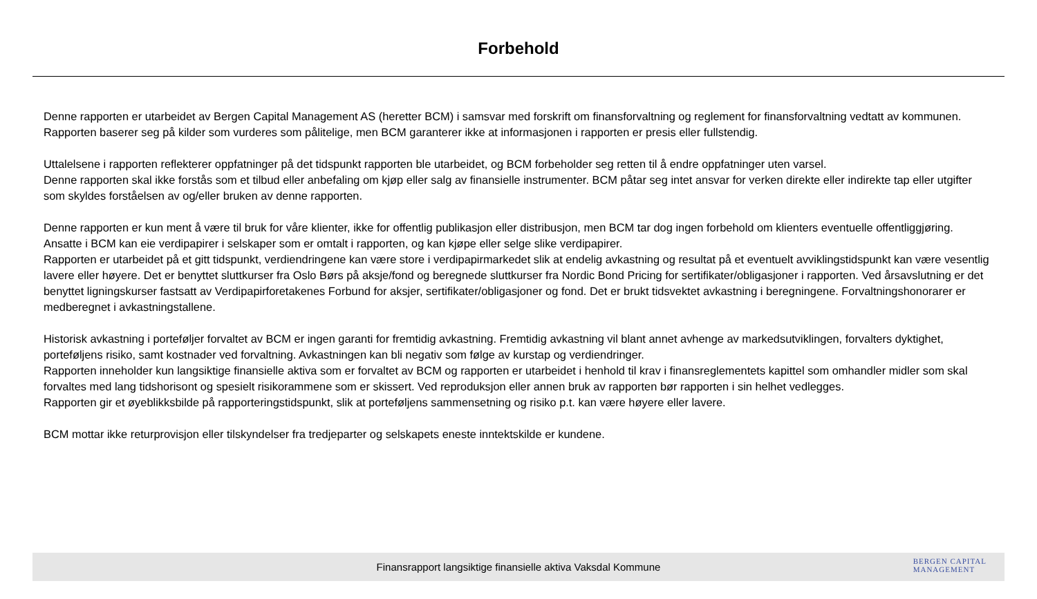Forbehold
Denne rapporten er utarbeidet av Bergen Capital Management AS (heretter BCM) i samsvar med forskrift om finansforvaltning og reglement for finansforvaltning vedtatt av kommunen. Rapporten baserer seg på kilder som vurderes som pålitelige, men BCM garanterer ikke at informasjonen i rapporten er presis eller fullstendig.
Uttalelsene i rapporten reflekterer oppfatninger på det tidspunkt rapporten ble utarbeidet, og BCM forbeholder seg retten til å endre oppfatninger uten varsel.
Denne rapporten skal ikke forstås som et tilbud eller anbefaling om kjøp eller salg av finansielle instrumenter. BCM påtar seg intet ansvar for verken direkte eller indirekte tap eller utgifter som skyldes forståelsen av og/eller bruken av denne rapporten.
Denne rapporten er kun ment å være til bruk for våre klienter, ikke for offentlig publikasjon eller distribusjon, men BCM tar dog ingen forbehold om klienters eventuelle offentliggjøring. Ansatte i BCM kan eie verdipapirer i selskaper som er omtalt i rapporten, og kan kjøpe eller selge slike verdipapirer.
Rapporten er utarbeidet på et gitt tidspunkt, verdiendringene kan være store i verdipapirmarkedet slik at endelig avkastning og resultat på et eventuelt avviklingstidspunkt kan være vesentlig lavere eller høyere. Det er benyttet sluttkurser fra Oslo Børs på aksje/fond og beregnede sluttkurser fra Nordic Bond Pricing for sertifikater/obligasjoner i rapporten. Ved årsavslutning er det benyttet ligningskurser fastsatt av Verdipapirforetakenes Forbund for aksjer, sertifikater/obligasjoner og fond. Det er brukt tidsvektet avkastning i beregningene. Forvaltningshonorarer er medberegnet i avkastningstallene.
Historisk avkastning i porteføljer forvaltet av BCM er ingen garanti for fremtidig avkastning. Fremtidig avkastning vil blant annet avhenge av markedsutviklingen, forvalters dyktighet, porteføljens risiko, samt kostnader ved forvaltning. Avkastningen kan bli negativ som følge av kurstap og verdiendringer.
Rapporten inneholder kun langsiktige finansielle aktiva som er forvaltet av BCM og rapporten er utarbeidet i henhold til krav i finansreglementets kapittel som omhandler midler som skal forvaltes med lang tidshorisont og spesielt risikorammene som er skissert. Ved reproduksjon eller annen bruk av rapporten bør rapporten i sin helhet vedlegges.
Rapporten gir et øyeblikksbilde på rapporteringstidspunkt, slik at porteføljens sammensetning og risiko p.t. kan være høyere eller lavere.
BCM mottar ikke returprovisjon eller tilskyndelser fra tredjeparter og selskapets eneste inntektskilde er kundene.
Finansrapport langsiktige finansielle aktiva Vaksdal Kommune
BERGEN CAPITAL
MANAGEMENT